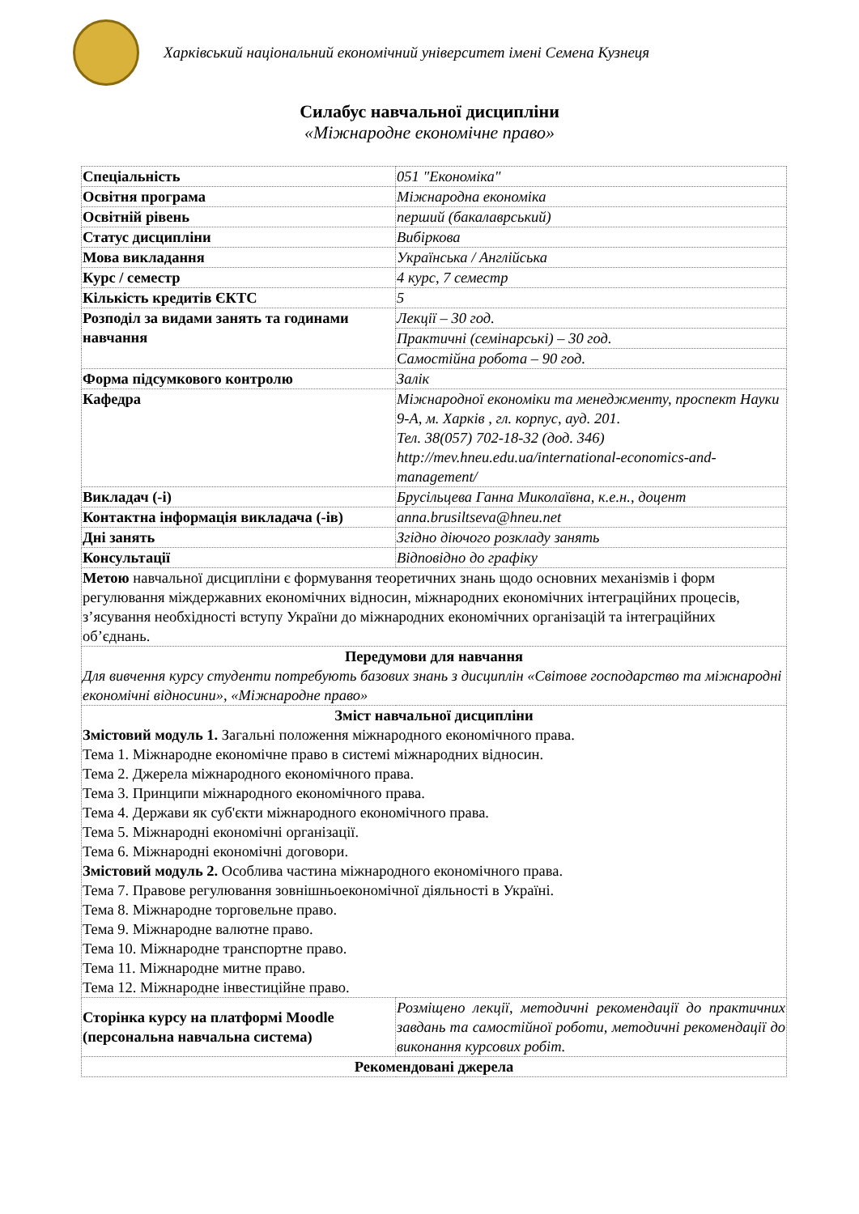Харківський національний економічний університет імені Семена Кузнеця
Силабус навчальної дисципліни
«Міжнародне економічне право»
| Спеціальність | 051 "Економіка" |
| Освітня програма | Міжнародна економіка |
| Освітній рівень | перший (бакалаврський) |
| Статус дисципліни | Вибіркова |
| Мова викладання | Українська / Англійська |
| Курс / семестр | 4 курс, 7 семестр |
| Кількість кредитів ЄКТС | 5 |
| Розподіл за видами занять та годинами навчання | Лекції – 30 год. |
| | Практичні (семінарські) – 30 год. |
| | Самостійна робота – 90 год. |
| Форма підсумкового контролю | Залік |
| Кафедра | Міжнародної економіки та менеджменту, проспект Науки 9-А, м. Харків , гл. корпус, ауд. 201. Тел. 38(057) 702-18-32 (дод. 346) http://mev.hneu.edu.ua/international-economics-and-management/ |
| Викладач (-і) | Брусільцева Ганна Миколаївна, к.е.н., доцент |
| Контактна інформація викладача (-ів) | anna.brusiltseva@hneu.net |
| Дні занять | Згідно діючого розкладу занять |
| Консультації | Відповідно до графіку |
| Метою навчальної дисципліни є формування теоретичних знань щодо основних механізмів і форм регулювання міждержавних економічних відносин, міжнародних економічних інтеграційних процесів, з’ясування необхідності вступу України до міжнародних економічних організацій та інтеграційних об’єднань. | |
| Передумови для навчання Для вивчення курсу студенти потребують базових знань з дисциплін «Світове господарство та міжнародні економічні відносини», «Міжнародне право» | |
| Зміст навчальної дисципліни Змістовий модуль 1. Загальні положення міжнародного економічного права. Тема 1. Міжнародне економічне право в системі міжнародних відносин. Тема 2. Джерела міжнародного економічного права. Тема 3. Принципи міжнародного економічного права. Тема 4. Держави як суб'єкти міжнародного економічного права. Тема 5. Міжнародні економічні організації. Тема 6. Міжнародні економічні договори. Змістовий модуль 2. Особлива частина міжнародного економічного права. Тема 7. Правове регулювання зовнішньоекономічної діяльності в Україні. Тема 8. Міжнародне торговельне право. Тема 9. Міжнародне валютне право. Тема 10. Міжнародне транспортне право. Тема 11. Міжнародне митне право. Тема 12. Міжнародне інвестиційне право. | |
| Сторінка курсу на платформі Moodle (персональна навчальна система) | Розміщено лекції, методичні рекомендації до практичних завдань та самостійної роботи, методичні рекомендації до виконання курсових робіт. |
| Рекомендовані джерела | |